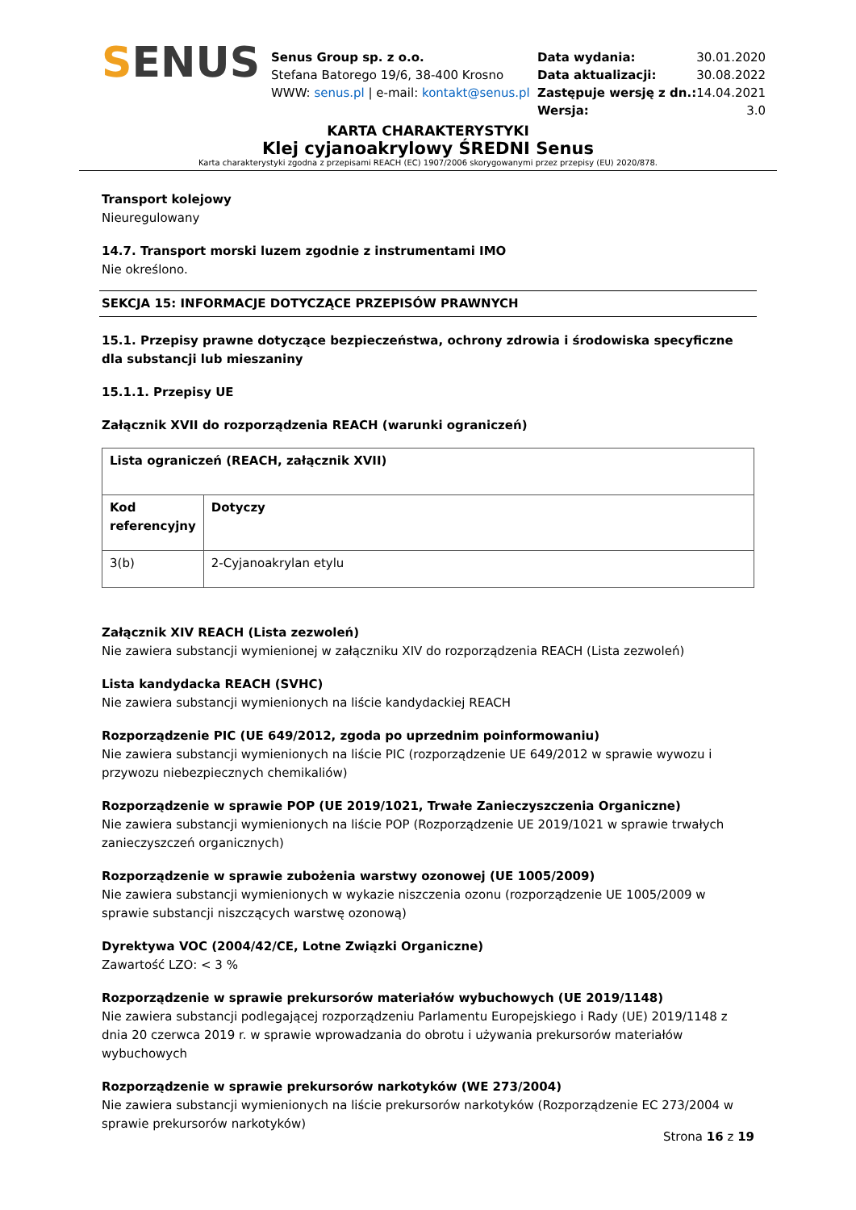SENUS
Senus Group sp. z o.o.
Stefana Batorego 19/6, 38-400 Krosno
WWW: senus.pl | e-mail: kontakt@senus.pl
| Data wydania: | 30.01.2020 |
| Data aktualizacji: | 30.08.2022 |
| Zastępuje wersję z dn.: | 14.04.2021 |
| Wersja: | 3.0 |
KARTA CHARAKTERYSTYKI
Klej cyjanoakrylowy ŚREDNI Senus
Karta charakterystyki zgodna z przepisami REACH (EC) 1907/2006 skorygowanymi przez przepisy (EU) 2020/878.
Transport kolejowy
Nieuregulowany
14.7. Transport morski luzem zgodnie z instrumentami IMO
Nie określono.
SEKCJA 15: INFORMACJE DOTYCZĄCE PRZEPISÓW PRAWNYCH
15.1. Przepisy prawne dotyczące bezpieczeństwa, ochrony zdrowia i środowiska specyficzne dla substancji lub mieszaniny
15.1.1. Przepisy UE
Załącznik XVII do rozporządzenia REACH (warunki ograniczeń)
| Lista ograniczeń (REACH, załącznik XVII) | |
| --- | --- |
| Kod referencyjny | Dotyczy |
| 3(b) | 2-Cyjanoakrylan etylu |
Załącznik XIV REACH (Lista zezwoleń)
Nie zawiera substancji wymienionej w załączniku XIV do rozporządzenia REACH (Lista zezwoleń)
Lista kandydacka REACH (SVHC)
Nie zawiera substancji wymienionych na liście kandydackiej REACH
Rozporządzenie PIC (UE 649/2012, zgoda po uprzednim poinformowaniu)
Nie zawiera substancji wymienionych na liście PIC (rozporządzenie UE 649/2012 w sprawie wywozu i przywozu niebezpiecznych chemikaliów)
Rozporządzenie w sprawie POP (UE 2019/1021, Trwałe Zanieczyszczenia Organiczne)
Nie zawiera substancji wymienionych na liście POP (Rozporządzenie UE 2019/1021 w sprawie trwałych zanieczyszczeń organicznych)
Rozporządzenie w sprawie zubożenia warstwy ozonowej (UE 1005/2009)
Nie zawiera substancji wymienionych w wykazie niszczenia ozonu (rozporządzenie UE 1005/2009 w sprawie substancji niszczących warstwę ozonową)
Dyrektywa VOC (2004/42/CE, Lotne Związki Organiczne)
Zawartość LZO: < 3 %
Rozporządzenie w sprawie prekursorów materiałów wybuchowych (UE 2019/1148)
Nie zawiera substancji podlegającej rozporządzeniu Parlamentu Europejskiego i Rady (UE) 2019/1148 z dnia 20 czerwca 2019 r. w sprawie wprowadzania do obrotu i używania prekursorów materiałów wybuchowych
Rozporządzenie w sprawie prekursorów narkotyków (WE 273/2004)
Nie zawiera substancji wymienionych na liście prekursorów narkotyków (Rozporządzenie EC 273/2004 w sprawie prekursorów narkotyków)
Strona 16 z 19